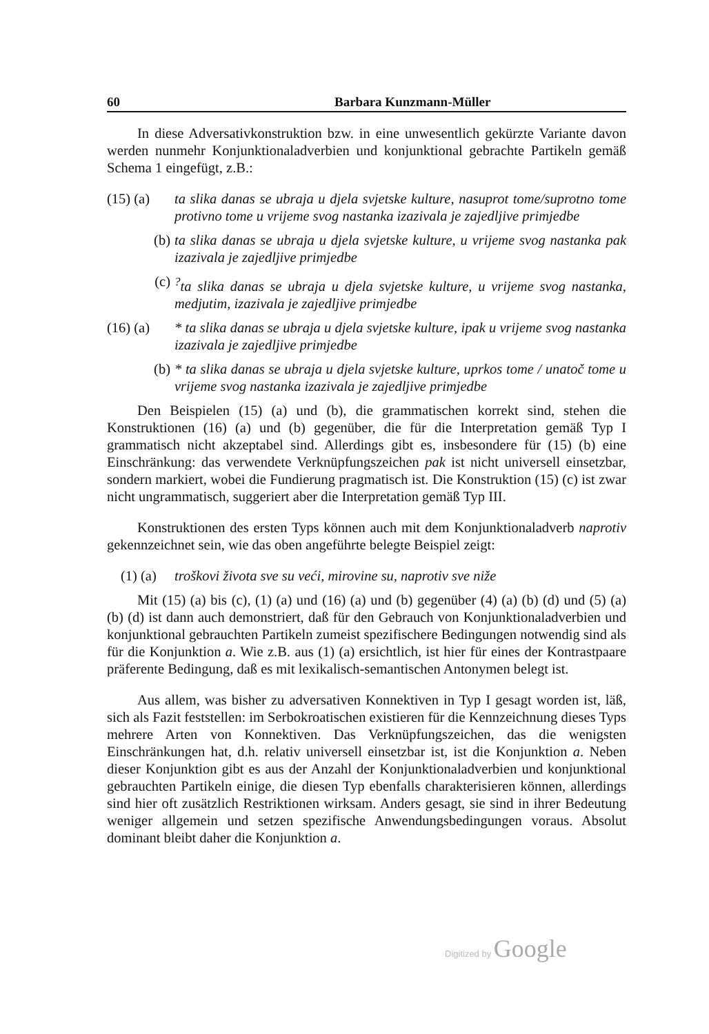60 Barbara Kunzmann-Müller
In diese Adversativkonstruktion bzw. in eine unwesentlich gekürzte Variante davon werden nunmehr Konjunktionaladverbien und konjunktional gebrachte Partikeln gemäß Schema 1 eingefügt, z.B.:
(15) (a) ta slika danas se ubraja u djela svjetske kulture, nasuprot tome/suprotno tome protivno tome u vrijeme svog nastanka izazivala je zajedljive primjedbe
(b) ta slika danas se ubraja u djela svjetske kulture, u vrijeme svog nastanka pak izazivala je zajedljive primjedbe
(c)<sup>?</sup>ta slika danas se ubraja u djela svjetske kulture, u vrijeme svog nastanka, medjutim, izazivala je zajedljive primjedbe
(16) (a) * ta slika danas se ubraja u djela svjetske kulture, ipak u vrijeme svog nastanka izazivala je zajedljive primjedbe
(b) * ta slika danas se ubraja u djela svjetske kulture, uprkos tome / unatoč tome u vrijeme svog nastanka izazivala je zajedljive primjedbe
Den Beispielen (15) (a) und (b), die grammatischen korrekt sind, stehen die Konstruktionen (16) (a) und (b) gegenüber, die für die Interpretation gemäß Typ I grammatisch nicht akzeptabel sind. Allerdings gibt es, insbesondere für (15) (b) eine Einschränkung: das verwendete Verknüpfungszeichen pak ist nicht universell einsetzbar, sondern markiert, wobei die Fundierung pragmatisch ist. Die Konstruktion (15) (c) ist zwar nicht ungrammatisch, suggeriert aber die Interpretation gemäß Typ III.
Konstruktionen des ersten Typs können auch mit dem Konjunktionaladverb naprotiv gekennzeichnet sein, wie das oben angeführte belegte Beispiel zeigt:
(1) (a) troškovi života sve su veći, mirovine su, naprotiv sve niže
Mit (15) (a) bis (c), (1) (a) und (16) (a) und (b) gegenüber (4) (a) (b) (d) und (5) (a) (b) (d) ist dann auch demonstriert, daß für den Gebrauch von Konjunktionaladverbien und konjunktional gebrauchten Partikeln zumeist spezifischere Bedingungen notwendig sind als für die Konjunktion a. Wie z.B. aus (1) (a) ersichtlich, ist hier für eines der Kontrastpaare präferente Bedingung, daß es mit lexikalisch-semantischen Antonymen belegt ist.
Aus allem, was bisher zu adversativen Konnektiven in Typ I gesagt worden ist, läß, sich als Fazit feststellen: im Serbokroatischen existieren für die Kennzeichnung dieses Typs mehrere Arten von Konnektiven. Das Verknüpfungszeichen, das die wenigsten Einschränkungen hat, d.h. relativ universell einsetzbar ist, ist die Konjunktion a. Neben dieser Konjunktion gibt es aus der Anzahl der Konjunktionaladverbien und konjunktional gebrauchten Partikeln einige, die diesen Typ ebenfalls charakterisieren können, allerdings sind hier oft zusätzlich Restriktionen wirksam. Anders gesagt, sie sind in ihrer Bedeutung weniger allgemein und setzen spezifische Anwendungsbedingungen voraus. Absolut dominant bleibt daher die Konjunktion a.
Digitized by Google